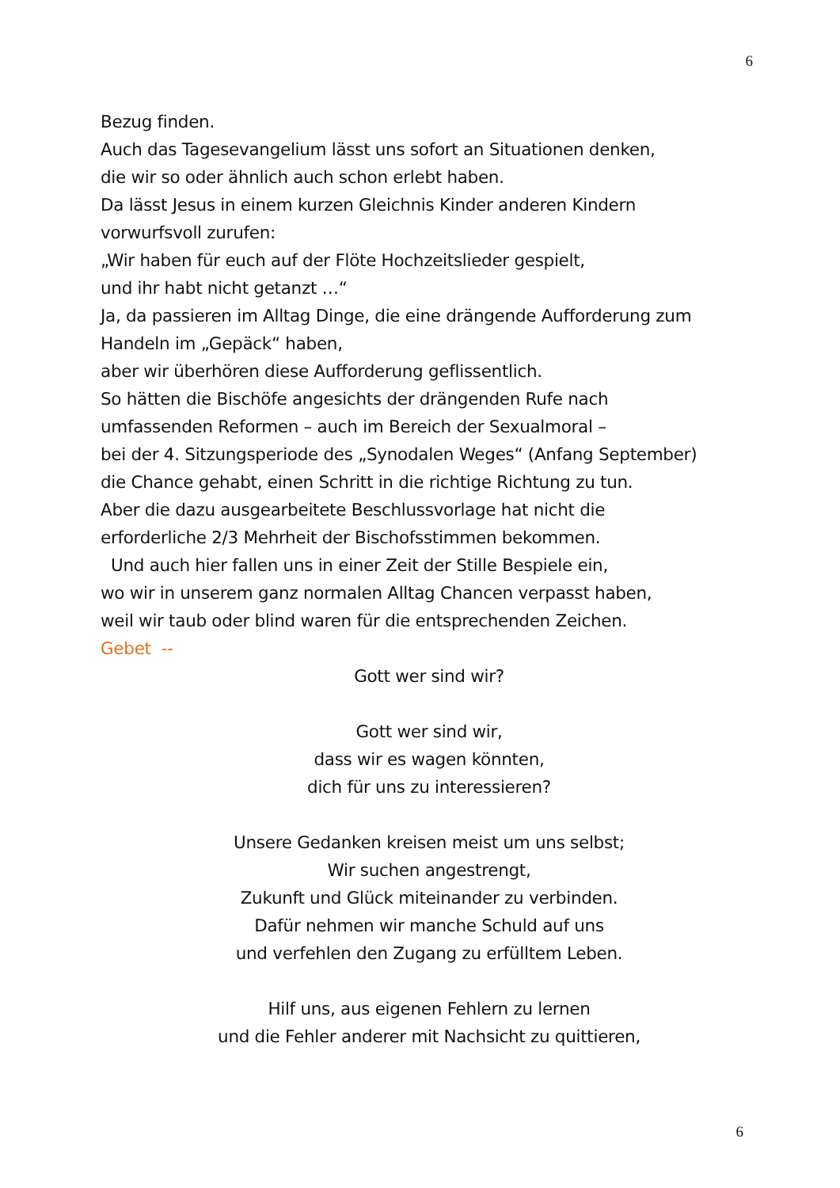6
Bezug finden.
Auch das Tagesevangelium lässt uns sofort an Situationen denken,
die wir so oder ähnlich auch schon erlebt haben.
Da lässt Jesus in einem kurzen Gleichnis Kinder anderen Kindern
vorwurfsvoll zurufen:
„Wir haben für euch auf der Flöte Hochzeitslieder gespielt,
und ihr habt nicht getanzt …“
Ja, da passieren im Alltag Dinge, die eine drängende Aufforderung zum
Handeln im „Gepäck“ haben,
aber wir überhören diese Aufforderung geflissentlich.
So hätten die Bischöfe angesichts der drängenden Rufe nach
umfassenden Reformen – auch im Bereich der Sexualmoral –
bei der 4. Sitzungsperiode des „Synodalen Weges“ (Anfang September)
die Chance gehabt, einen Schritt in die richtige Richtung zu tun.
Aber die dazu ausgearbeitete Beschlussvorlage hat nicht die
erforderliche 2/3 Mehrheit der Bischofsstimmen bekommen.
Und auch hier fallen uns in einer Zeit der Stille Bespiele ein,
wo wir in unserem ganz normalen Alltag Chancen verpasst haben,
weil wir taub oder blind waren für die entsprechenden Zeichen.
Gebet --
Gott wer sind wir?
Gott wer sind wir,
dass wir es wagen könnten,
dich für uns zu interessieren?
Unsere Gedanken kreisen meist um uns selbst;
Wir suchen angestrengt,
Zukunft und Glück miteinander zu verbinden.
Dafür nehmen wir manche Schuld auf uns
und verfehlen den Zugang zu erfülltem Leben.
Hilf uns, aus eigenen Fehlern zu lernen
und die Fehler anderer mit Nachsicht zu quittieren,
6